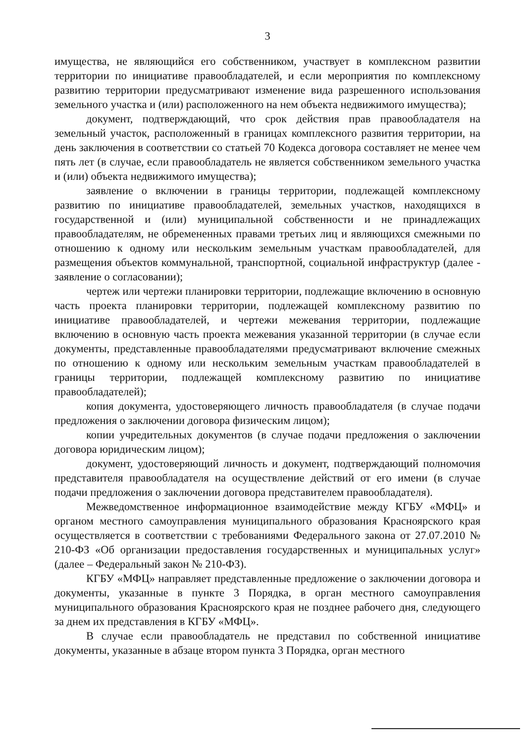3
имущества, не являющийся его собственником, участвует в комплексном развитии территории по инициативе правообладателей, и если мероприятия по комплексному развитию территории предусматривают изменение вида разрешенного использования земельного участка и (или) расположенного на нем объекта недвижимого имущества);
документ, подтверждающий, что срок действия прав правообладателя на земельный участок, расположенный в границах комплексного развития территории, на день заключения в соответствии со статьей 70 Кодекса договора составляет не менее чем пять лет (в случае, если правообладатель не является собственником земельного участка и (или) объекта недвижимого имущества);
заявление о включении в границы территории, подлежащей комплексному развитию по инициативе правообладателей, земельных участков, находящихся в государственной и (или) муниципальной собственности и не принадлежащих правообладателям, не обремененных правами третьих лиц и являющихся смежными по отношению к одному или нескольким земельным участкам правообладателей, для размещения объектов коммунальной, транспортной, социальной инфраструктур (далее - заявление о согласовании);
чертеж или чертежи планировки территории, подлежащие включению в основную часть проекта планировки территории, подлежащей комплексному развитию по инициативе правообладателей, и чертежи межевания территории, подлежащие включению в основную часть проекта межевания указанной территории (в случае если документы, представленные правообладателями предусматривают включение смежных по отношению к одному или нескольким земельным участкам правообладателей в границы территории, подлежащей комплексному развитию по инициативе правообладателей);
копия документа, удостоверяющего личность правообладателя (в случае подачи предложения о заключении договора физическим лицом);
копии учредительных документов (в случае подачи предложения о заключении договора юридическим лицом);
документ, удостоверяющий личность и документ, подтверждающий полномочия представителя правообладателя на осуществление действий от его имени (в случае подачи предложения о заключении договора представителем правообладателя).
Межведомственное информационное взаимодействие между КГБУ «МФЦ» и органом местного самоуправления муниципального образования Красноярского края осуществляется в соответствии с требованиями Федерального закона от 27.07.2010 № 210-ФЗ «Об организации предоставления государственных и муниципальных услуг» (далее – Федеральный закон № 210-ФЗ).
КГБУ «МФЦ» направляет представленные предложение о заключении договора и документы, указанные в пункте 3 Порядка, в орган местного самоуправления муниципального образования Красноярского края не позднее рабочего дня, следующего за днем их представления в КГБУ «МФЦ».
В случае если правообладатель не представил по собственной инициативе документы, указанные в абзаце втором пункта 3 Порядка, орган местного